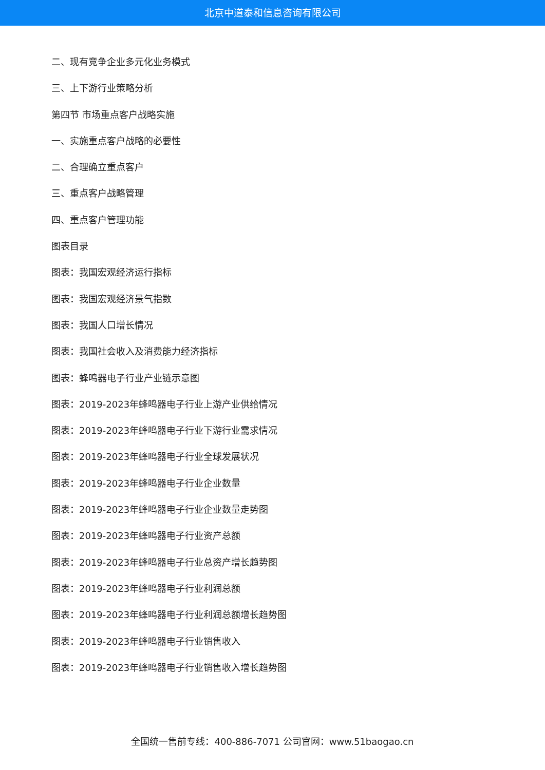北京中道泰和信息咨询有限公司
二、现有竞争企业多元化业务模式
三、上下游行业策略分析
第四节 市场重点客户战略实施
一、实施重点客户战略的必要性
二、合理确立重点客户
三、重点客户战略管理
四、重点客户管理功能
图表目录
图表：我国宏观经济运行指标
图表：我国宏观经济景气指数
图表：我国人口增长情况
图表：我国社会收入及消费能力经济指标
图表：蜂鸣器电子行业产业链示意图
图表：2019-2023年蜂鸣器电子行业上游产业供给情况
图表：2019-2023年蜂鸣器电子行业下游行业需求情况
图表：2019-2023年蜂鸣器电子行业全球发展状况
图表：2019-2023年蜂鸣器电子行业企业数量
图表：2019-2023年蜂鸣器电子行业企业数量走势图
图表：2019-2023年蜂鸣器电子行业资产总额
图表：2019-2023年蜂鸣器电子行业总资产增长趋势图
图表：2019-2023年蜂鸣器电子行业利润总额
图表：2019-2023年蜂鸣器电子行业利润总额增长趋势图
图表：2019-2023年蜂鸣器电子行业销售收入
图表：2019-2023年蜂鸣器电子行业销售收入增长趋势图
全国统一售前专线：400-886-7071 公司官网：www.51baogao.cn